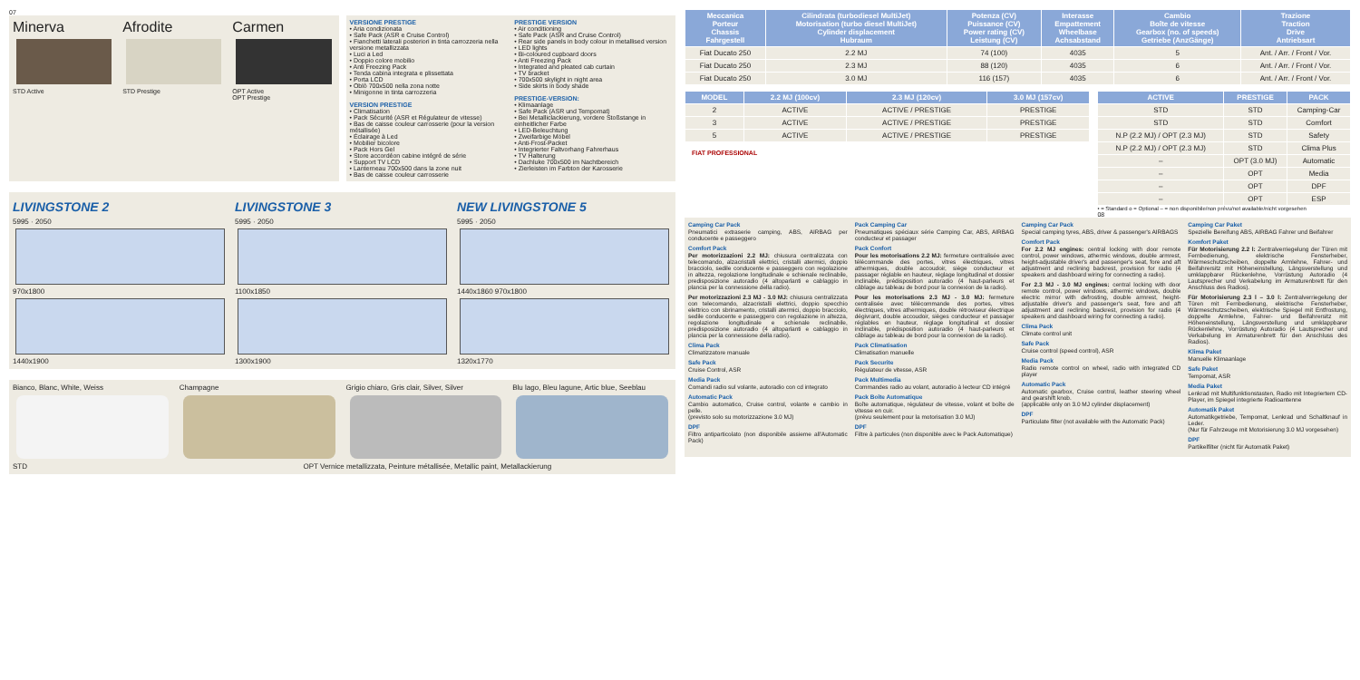07
Minerva Afrodite Carmen
STD Active STD Prestige OPT Active
OPT Prestige
VERSIONE PRESTIGE
• Aria condizionata
• Safe Pack (ASR e Cruise Control)
• Fianchetti laterali posteriori in tinta carrozzeria nella versione metallizzata
• Luci a Led
• Doppio colore mobilio
• Anti Freezing Pack
• Tenda cabina integrata e plissettata
• Porta LCD
• Oblò 700x500 nella zona notte
• Minigonne in tinta carrozzeria
VERSION PRESTIGE
• Climatisation
• Pack Sécurité (ASR et Régulateur de vitesse)
• Bas de caisse couleur carrosserie (pour la version métallisée)
• Éclairage à Led
• Mobilier bicolore
• Pack Hors Gel
• Store accordéon cabine intégré de série
• Support TV LCD
• Lanterneau 700x500 dans la zone nuit
• Bas de caisse couleur carrosserie
PRESTIGE VERSION
• Air conditioning
• Safe Pack (ASR and Cruise Control)
• Rear side panels in body colour in metallised version
• LED lights
• Bi-coloured cupboard doors
• Anti Freezing Pack
• Integrated and pleated cab curtain
• TV bracket
• 700x500 skylight in night area
• Side skirts in body shade
PRESTIGE-VERSION:
• Klimaanlage
• Safe Pack (ASR und Tempomat)
• Bei Metalliclackierung, vordere Stoßstange in einheitlicher Farbe
• LED-Beleuchtung
• Zweifarbige Möbel
• Anti-Frost-Packet
• Integrierter Faltvorhang Fahrerhaus
• TV Halterung
• Dachluke 700x500 im Nachtbereich
• Zierleisten im Farbton der Karosserie
LIVINGSTONE 2
5995 · 2050
970x1800
1440x1900
LIVINGSTONE 3
5995 · 2050
1100x1850
1300x1900
NEW LIVINGSTONE 5
5995 · 2050
1440x1860 970x1800
1320x1770
Bianco, Blanc, White, Weiss Champagne Grigio chiaro, Gris clair, Silver, Silver
Blu lago, Bleu lagune, Artic blue, Seeblau
STD OPT Vernice metallizzata, Peinture métallisée, Metallic paint, Metallackierung
| Meccanica Porteur Chassis Fahrgestell | Cilindrata (turbodiesel MultiJet) Motorisation (turbo diesel MultiJet) Cylinder displacement Hubraum | Potenza (CV) Puissance (CV) Power rating (CV) Leistung (CV) | Interasse Empattement Wheelbase Achsabstand | Cambio Boîte de vitesse Gearbox (no. of speeds) Getriebe (AnzGänge) | Trazione Traction Drive Antriebsart |
| --- | --- | --- | --- | --- | --- |
| Fiat Ducato 250 | 2.2 MJ | 74 (100) | 4035 | 5 | Ant. / Arr. / Front / Vor. |
| Fiat Ducato 250 | 2.3 MJ | 88 (120) | 4035 | 6 | Ant. / Arr. / Front / Vor. |
| Fiat Ducato 250 | 3.0 MJ | 116 (157) | 4035 | 6 | Ant. / Arr. / Front / Vor. |
| MODEL | 2.2 MJ (100cv) | 2.3 MJ (120cv) | 3.0 MJ (157cv) |
| --- | --- | --- | --- |
| 2 | ACTIVE | ACTIVE / PRESTIGE | PRESTIGE |
| 3 | ACTIVE | ACTIVE / PRESTIGE | PRESTIGE |
| 5 | ACTIVE | ACTIVE / PRESTIGE | PRESTIGE |
FIAT PROFESSIONAL
| ACTIVE | PRESTIGE | PACK |
| --- | --- | --- |
| STD | STD | Camping-Car |
| STD | STD | Comfort |
| N.P (2.2 MJ) / OPT (2.3 MJ) | STD | Safety |
| N.P (2.2 MJ) / OPT (2.3 MJ) | STD | Clima Plus |
| – | OPT (3.0 MJ) | Automatic |
| – | OPT | Media |
| – | OPT | DPF |
| – | OPT | ESP |
• = Standard o = Optional – = non disponibile/non prévu/not available/nicht vorgesehen
08
Camping Car Pack
Pneumatici extraserie camping, ABS, AIRBAG per conducente e passeggero
Comfort Pack
Per motorizzazioni 2.2 MJ: chiusura centralizzata con telecomando, alzacristalli elettrici, cristalli atermici, doppio bracciolo, sedile conducente e passeggero con regolazione in altezza, regolazione longitudinale e schienale reclinabile, predisposizione autoradio (4 altoparlanti e cablaggio in plancia per la connessione della radio).
Per motorizzazioni 2.3 MJ - 3.0 MJ: chiusura centralizzata con telecomando, alzacristalli elettrici, doppio specchio elettrico con sbrinamento, cristalli atermici, doppio bracciolo, sedile conducente e passeggero con regolazione in altezza, regolazione longitudinale e schienale reclinabile, predisposizione autoradio (4 altoparlanti e cablaggio in plancia per la connessione della radio).
Clima Pack
Climatizzatore manuale
Safe Pack
Cruise Control, ASR
Media Pack
Comandi radio sul volante, autoradio con cd integrato
Automatic Pack
Cambio automatico, Cruise control, volante e cambio in pelle.
(previsto solo su motorizzazione 3.0 MJ)
DPF
Filtro antiparticolato (non disponibile assieme all'Automatic Pack)
Pack Camping Car
Pneumatiques spéciaux série Camping Car, ABS, AIRBAG conducteur et passager
Pack Confort
Pour les motorisations 2.2 MJ: fermeture centralisée avec télécommande des portes, vitres électriques, vitres athermiques, double accoudoir, siège conducteur et passager réglable en hauteur, réglage longitudinal et dossier inclinable, prédisposition autoradio (4 haut-parleurs et câblage au tableau de bord pour la connexion de la radio).
Pour les motorisations 2.3 MJ - 3.0 MJ: fermeture centralisée avec télécommande des portes, vitres électriques, vitres athermiques, double rétroviseur électrique dégivrant, double accoudoir, sièges conducteur et passager réglables en hauteur, réglage longitudinal et dossier inclinable, prédisposition autoradio (4 haut-parleurs et câblage au tableau de bord pour la connexion de la radio).
Pack Climatisation
Climatisation manuelle
Pack Securite
Régulateur de vitesse, ASR
Pack Multimedia
Commandes radio au volant, autoradio à lecteur CD intégré
Pack Boîte Automatique
Boîte automatique, régulateur de vitesse, volant et boîte de vitesse en cuir.
(prévu seulement pour la motorisation 3.0 MJ)
DPF
Filtre à particules (non disponible avec le Pack Automatique)
Camping Car Pack
Special camping tyres, ABS, driver & passenger's AIRBAGS
Comfort Pack
For 2.2 MJ engines: central locking with door remote control, power windows, athermic windows, double armrest, height-adjustable driver's and passenger's seat, fore and aft adjustment and reclining backrest, provision for radio (4 speakers and dashboard wiring for connecting a radio).
For 2.3 MJ - 3.0 MJ engines: central locking with door remote control, power windows, athermic windows, double electric mirror with defrosting, double armrest, height-adjustable driver's and passenger's seat, fore and aft adjustment and reclining backrest, provision for radio (4 speakers and dashboard wiring for connecting a radio).
Clima Pack
Climate control unit
Safe Pack
Cruise control (speed control), ASR
Media Pack
Radio remote control on wheel, radio with integrated CD player
Automatic Pack
Automatic gearbox, Cruise control, leather steering wheel and gearshift knob.
(applicable only on 3.0 MJ cylinder displacement)
DPF
Particulate filter (not available with the Automatic Pack)
Camping Car Paket
Spezielle Bereifung ABS, AIRBAG Fahrer und Beifahrer
Komfort Paket
Für Motorisierung 2.2 l: Zentralverriegelung der Türen mit Fernbedienung, elektrische Fensterheber, Wärmeschutzscheiben, doppelte Armlehne, Fahrer- und Beifahrersitz mit Höheneinstellung, Längsverstellung und umklappbarer Rückenlehne, Vorrüstung Autoradio (4 Lautsprecher und Verkabelung im Armaturenbrett für den Anschluss des Radios).
Für Motorisierung 2.3 l – 3.0 l: Zentralverriegelung der Türen mit Fernbedienung, elektrische Fensterheber, Wärmeschutzscheiben, elektrische Spiegel mit Entfrostung, doppelte Armlehne, Fahrer- und Beifahrersitz mit Höheneinstellung, Längsverstellung und umklappbarer Rückenlehne, Vorrüstung Autoradio (4 Lautsprecher und Verkabelung im Armaturenbrett für den Anschluss des Radios).
Klima Paket
Manuelle Klimaanlage
Safe Paket
Tempomat, ASR
Media Paket
Lenkrad mit Multifunktionstasten, Radio mit Integriertem CD-Player, im Spiegel integrierte Radioantenne
Automatik Paket
Automatikgetriebe, Tempomat, Lenkrad und Schaltknauf in Leder.
(Nur für Fahrzeuge mit Motorisierung 3.0 MJ vorgesehen)
DPF
Partikelfilter (nicht für Automatik Paket)